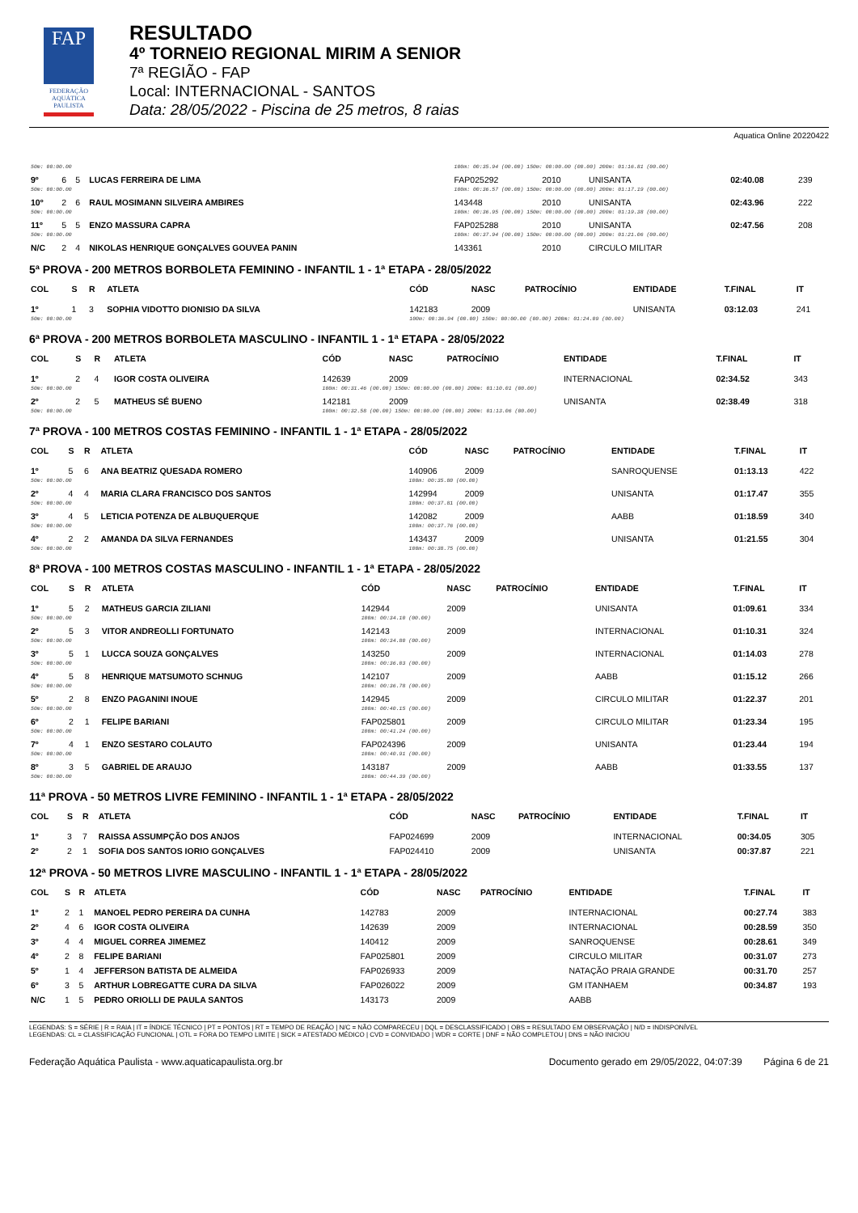FAP
FEDERAÇÃO AQUÁTICA PAULISTA
RESULTADO
4º TORNEIO REGIONAL MIRIM A SENIOR
7ª REGIÃO - FAP
Local: INTERNACIONAL - SANTOS
Data: 28/05/2022 - Piscina de 25 metros, 8 raias
Aquatica Online 20220422
| 50m: 00:00.00 | | | | 100m: 00:35.94 (00.00) 150m: 00:00.00 (00.00) 200m: 01:16.81 (00.00) | | | | | |
| 9º | 6 | 5 | LUCAS FERREIRA DE LIMA | FAP025292 | 2010 | | UNISANTA | 02:40.08 | 239 |
| 50m: 00:00.00 | | | | 100m: 00:36.57 (00.00) 150m: 00:00.00 (00.00) 200m: 01:17.19 (00.00) | | | | | |
| 10º | 2 | 6 | RAUL MOSIMANN SILVEIRA AMBIRES | 143448 | 2010 | | UNISANTA | 02:43.96 | 222 |
| 50m: 00:00.00 | | | | 100m: 00:36.95 (00.00) 150m: 00:00.00 (00.00) 200m: 01:19.38 (00.00) | | | | | |
| 11º | 5 | 5 | ENZO MASSURA CAPRA | FAP025288 | 2010 | | UNISANTA | 02:47.56 | 208 |
| 50m: 00:00.00 | | | | 100m: 00:37.94 (00.00) 150m: 00:00.00 (00.00) 200m: 01:21.06 (00.00) | | | | | |
| N/C | 2 | 4 | NIKOLAS HENRIQUE GONÇALVES GOUVEA PANIN | 143361 | 2010 | | CIRCULO MILITAR | | |
5ª PROVA - 200 METROS BORBOLETA FEMININO - INFANTIL 1 - 1ª ETAPA - 28/05/2022
| COL | S | R | ATLETA | CÓD | NASC | PATROCÍNIO | ENTIDADE | T.FINAL | IT |
| --- | --- | --- | --- | --- | --- | --- | --- | --- | --- |
| 1º | 1 | 3 | SOPHIA VIDOTTO DIONISIO DA SILVA | 142183 | 2009 | | UNISANTA | 03:12.03 | 241 |
| 50m: 00:00.00 | | | | 100m: 00:36.94 (00.00) 150m: 00:00.00 (00.00) 200m: 01:24.09 (00.00) | | | | | |
6ª PROVA - 200 METROS BORBOLETA MASCULINO - INFANTIL 1 - 1ª ETAPA - 28/05/2022
| COL | S | R | ATLETA | CÓD | NASC | PATROCÍNIO | ENTIDADE | T.FINAL | IT |
| --- | --- | --- | --- | --- | --- | --- | --- | --- | --- |
| 1º | 2 | 4 | IGOR COSTA OLIVEIRA | 142639 | 2009 | | INTERNACIONAL | 02:34.52 | 343 |
| 50m: 00:00.00 | | | | 100m: 00:31.46 (00.00) 150m: 00:00.00 (00.00) 200m: 01:10.01 (00.00) | | | | | |
| 2º | 2 | 5 | MATHEUS SÉ BUENO | 142181 | 2009 | | UNISANTA | 02:38.49 | 318 |
| 50m: 00:00.00 | | | | 100m: 00:32.58 (00.00) 150m: 00:00.00 (00.00) 200m: 01:13.06 (00.00) | | | | | |
7ª PROVA - 100 METROS COSTAS FEMININO - INFANTIL 1 - 1ª ETAPA - 28/05/2022
| COL | S | R | ATLETA | CÓD | NASC | PATROCÍNIO | ENTIDADE | T.FINAL | IT |
| --- | --- | --- | --- | --- | --- | --- | --- | --- | --- |
| 1º | 5 | 6 | ANA BEATRIZ QUESADA ROMERO | 140906 | 2009 | | SANROQUENSE | 01:13.13 | 422 |
| 50m: 00:00.00 | | | | 100m: 00:35.80 (00.00) | | | | | |
| 2º | 4 | 4 | MARIA CLARA FRANCISCO DOS SANTOS | 142994 | 2009 | | UNISANTA | 01:17.47 | 355 |
| 50m: 00:00.00 | | | | 100m: 00:37.81 (00.00) | | | | | |
| 3º | 4 | 5 | LETICIA POTENZA DE ALBUQUERQUE | 142082 | 2009 | | AABB | 01:18.59 | 340 |
| 50m: 00:00.00 | | | | 100m: 00:37.76 (00.00) | | | | | |
| 4º | 2 | 2 | AMANDA DA SILVA FERNANDES | 143437 | 2009 | | UNISANTA | 01:21.55 | 304 |
| 50m: 00:00.00 | | | | 100m: 00:38.75 (00.00) | | | | | |
8ª PROVA - 100 METROS COSTAS MASCULINO - INFANTIL 1 - 1ª ETAPA - 28/05/2022
| COL | S | R | ATLETA | CÓD | NASC | PATROCÍNIO | ENTIDADE | T.FINAL | IT |
| --- | --- | --- | --- | --- | --- | --- | --- | --- | --- |
| 1º | 5 | 2 | MATHEUS GARCIA ZILIANI | 142944 | 2009 | | UNISANTA | 01:09.61 | 334 |
| 50m: 00:00.00 | | | | 100m: 00:34.10 (00.00) | | | | | |
| 2º | 5 | 3 | VITOR ANDREOLLI FORTUNATO | 142143 | 2009 | | INTERNACIONAL | 01:10.31 | 324 |
| 50m: 00:00.00 | | | | 100m: 00:34.80 (00.00) | | | | | |
| 3º | 5 | 1 | LUCCA SOUZA GONÇALVES | 143250 | 2009 | | INTERNACIONAL | 01:14.03 | 278 |
| 50m: 00:00.00 | | | | 100m: 00:36.03 (00.00) | | | | | |
| 4º | 5 | 8 | HENRIQUE MATSUMOTO SCHNUG | 142107 | 2009 | | AABB | 01:15.12 | 266 |
| 50m: 00:00.00 | | | | 100m: 00:36.78 (00.00) | | | | | |
| 5º | 2 | 8 | ENZO PAGANINI INOUE | 142945 | 2009 | | CIRCULO MILITAR | 01:22.37 | 201 |
| 50m: 00:00.00 | | | | 100m: 00:40.15 (00.00) | | | | | |
| 6º | 2 | 1 | FELIPE BARIANI | FAP025801 | 2009 | | CIRCULO MILITAR | 01:23.34 | 195 |
| 50m: 00:00.00 | | | | 100m: 00:41.24 (00.00) | | | | | |
| 7º | 4 | 1 | ENZO SESTARO COLAUTO | FAP024396 | 2009 | | UNISANTA | 01:23.44 | 194 |
| 50m: 00:00.00 | | | | 100m: 00:40.91 (00.00) | | | | | |
| 8º | 3 | 5 | GABRIEL DE ARAUJO | 143187 | 2009 | | AABB | 01:33.55 | 137 |
| 50m: 00:00.00 | | | | 100m: 00:44.39 (00.00) | | | | | |
11ª PROVA - 50 METROS LIVRE FEMININO - INFANTIL 1 - 1ª ETAPA - 28/05/2022
| COL | S | R | ATLETA | CÓD | NASC | PATROCÍNIO | ENTIDADE | T.FINAL | IT |
| --- | --- | --- | --- | --- | --- | --- | --- | --- | --- |
| 1º | 3 | 7 | RAISSA ASSUMPÇÃO DOS ANJOS | FAP024699 | 2009 | | INTERNACIONAL | 00:34.05 | 305 |
| 2º | 2 | 1 | SOFIA DOS SANTOS IORIO GONÇALVES | FAP024410 | 2009 | | UNISANTA | 00:37.87 | 221 |
12ª PROVA - 50 METROS LIVRE MASCULINO - INFANTIL 1 - 1ª ETAPA - 28/05/2022
| COL | S | R | ATLETA | CÓD | NASC | PATROCÍNIO | ENTIDADE | T.FINAL | IT |
| --- | --- | --- | --- | --- | --- | --- | --- | --- | --- |
| 1º | 2 | 1 | MANOEL PEDRO PEREIRA DA CUNHA | 142783 | 2009 | | INTERNACIONAL | 00:27.74 | 383 |
| 2º | 4 | 6 | IGOR COSTA OLIVEIRA | 142639 | 2009 | | INTERNACIONAL | 00:28.59 | 350 |
| 3º | 4 | 4 | MIGUEL CORREA JIMEMEZ | 140412 | 2009 | | SANROQUENSE | 00:28.61 | 349 |
| 4º | 2 | 8 | FELIPE BARIANI | FAP025801 | 2009 | | CIRCULO MILITAR | 00:31.07 | 273 |
| 5º | 1 | 4 | JEFFERSON BATISTA DE ALMEIDA | FAP026933 | 2009 | | NATAÇÃO PRAIA GRANDE | 00:31.70 | 257 |
| 6º | 3 | 5 | ARTHUR LOBREGATTE CURA DA SILVA | FAP026022 | 2009 | | GM ITANHAEM | 00:34.87 | 193 |
| N/C | 1 | 5 | PEDRO ORIOLLI DE PAULA SANTOS | 143173 | 2009 | | AABB | | |
LEGENDAS: S = SÉRIE | R = RAIA | IT = ÍNDICE TÉCNICO | PT = PONTOS | RT = TEMPO DE REAÇÃO | N/C = NÃO COMPARECEU | DQL = DESCLASSIFICADO | OBS = RESULTADO EM OBSERVAÇÃO | N/D = INDISPONÍVEL
LEGENDAS: CL = CLASSIFICAÇÃO FUNCIONAL | OTL = FORA DO TEMPO LIMITE | SICK = ATESTADO MÉDICO | CVD = CONVIDADO | WDR = CORTE | DNF = NÃO COMPLETOU | DNS = NÃO INICIOU
Federação Aquática Paulista - www.aquaticapaulista.org.br Documento gerado em 29/05/2022, 04:07:39 Página 6 de 21